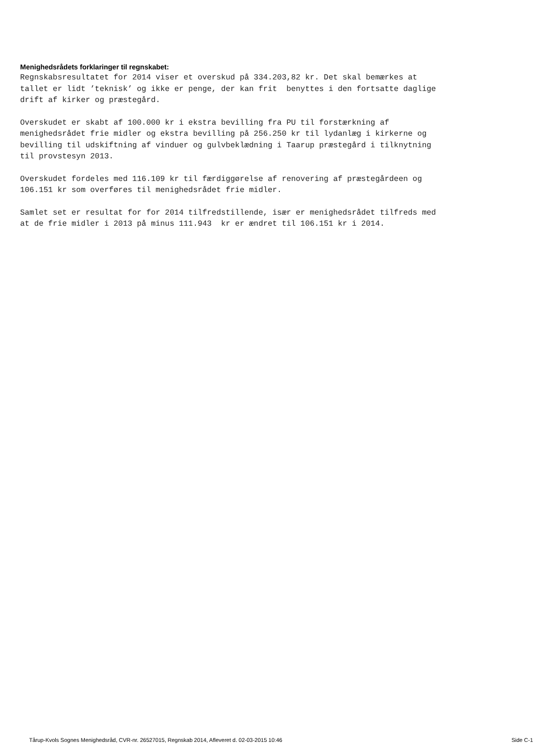Menighedsrådets forklaringer til regnskabet:
Regnskabsresultatet for 2014 viser et overskud på 334.203,82 kr. Det skal bemærkes at tallet er lidt ’teknisk’ og ikke er penge, der kan frit benyttes i den fortsatte daglige drift af kirker og præstegård.
Overskudet er skabt af 100.000 kr i ekstra bevilling fra PU til forstærkning af menighedsrådet frie midler og ekstra bevilling på 256.250 kr til lydanlæg i kirkerne og bevilling til udskiftning af vinduer og gulvbeklædning i Taarup præstegård i tilknytning til provstesyn 2013.
Overskudet fordeles med 116.109 kr til færdiggørelse af renovering af præstegårdeen og 106.151 kr som overføres til menighedsrådet frie midler.
Samlet set er resultat for for 2014 tilfredstillende, især er menighedsrådet tilfreds med at de frie midler i 2013 på minus 111.943 kr er ændret til 106.151 kr i 2014.
Tårup-Kvols Sognes Menighedsråd, CVR-nr. 26527015, Regnskab 2014, Afleveret d. 02-03-2015 10:46 Side C-1